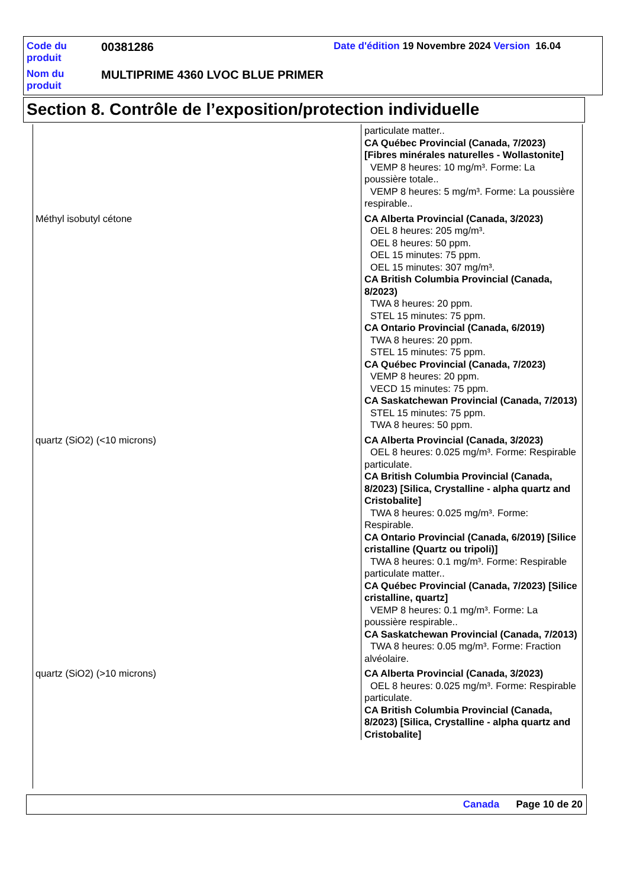Code du produit
00381286
Date d'édition 19 Novembre 2024 Version 16.04
Nom du produit
MULTIPRIME 4360 LVOC BLUE PRIMER
Section 8. Contrôle de l’exposition/protection individuelle
| | particulate matter.. CA Québec Provincial (Canada, 7/2023) [Fibres minérales naturelles - Wollastonite] VEMP 8 heures: 10 mg/m³. Forme: La poussière totale.. VEMP 8 heures: 5 mg/m³. Forme: La poussière respirable.. |
| Méthyl isobutyl cétone | CA Alberta Provincial (Canada, 3/2023) OEL 8 heures: 205 mg/m³. OEL 8 heures: 50 ppm. OEL 15 minutes: 75 ppm. OEL 15 minutes: 307 mg/m³. CA British Columbia Provincial (Canada, 8/2023) TWA 8 heures: 20 ppm. STEL 15 minutes: 75 ppm. CA Ontario Provincial (Canada, 6/2019) TWA 8 heures: 20 ppm. STEL 15 minutes: 75 ppm. CA Québec Provincial (Canada, 7/2023) VEMP 8 heures: 20 ppm. VECD 15 minutes: 75 ppm. CA Saskatchewan Provincial (Canada, 7/2013) STEL 15 minutes: 75 ppm. TWA 8 heures: 50 ppm. |
| quartz (SiO2) (<10 microns) | CA Alberta Provincial (Canada, 3/2023) OEL 8 heures: 0.025 mg/m³. Forme: Respirable particulate. CA British Columbia Provincial (Canada, 8/2023) [Silica, Crystalline - alpha quartz and Cristobalite] TWA 8 heures: 0.025 mg/m³. Forme: Respirable. CA Ontario Provincial (Canada, 6/2019) [Silice cristalline (Quartz ou tripoli)] TWA 8 heures: 0.1 mg/m³. Forme: Respirable particulate matter.. CA Québec Provincial (Canada, 7/2023) [Silice cristalline, quartz] VEMP 8 heures: 0.1 mg/m³. Forme: La poussière respirable.. CA Saskatchewan Provincial (Canada, 7/2013) TWA 8 heures: 0.05 mg/m³. Forme: Fraction alvéolaire. |
| quartz (SiO2) (>10 microns) | CA Alberta Provincial (Canada, 3/2023) OEL 8 heures: 0.025 mg/m³. Forme: Respirable particulate. CA British Columbia Provincial (Canada, 8/2023) [Silica, Crystalline - alpha quartz and Cristobalite] |
Canada Page 10 de 20